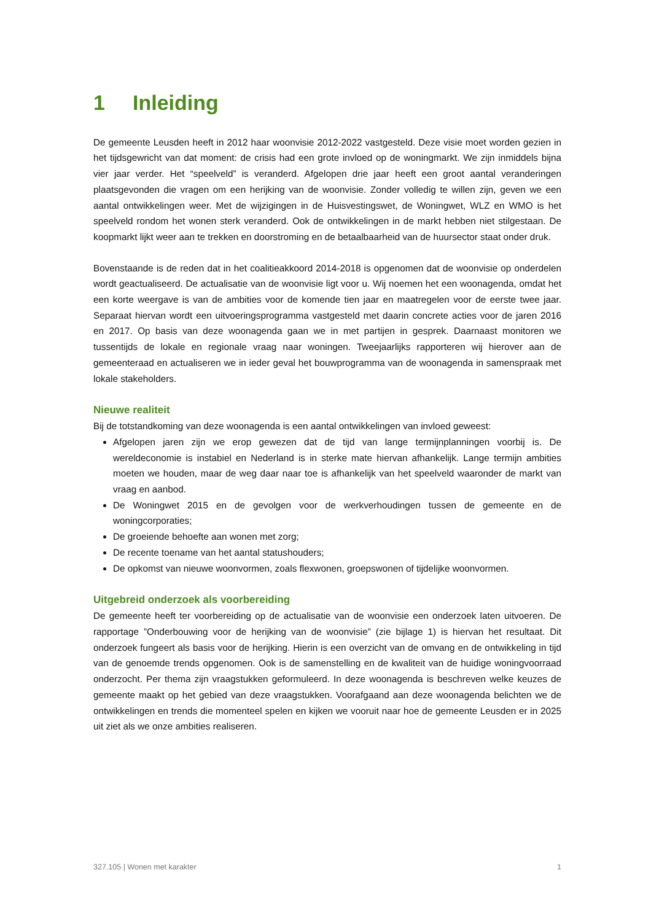1 Inleiding
De gemeente Leusden heeft in 2012 haar woonvisie 2012-2022 vastgesteld. Deze visie moet worden gezien in het tijdsgewricht van dat moment: de crisis had een grote invloed op de woningmarkt. We zijn inmiddels bijna vier jaar verder. Het “speelveld” is veranderd. Afgelopen drie jaar heeft een groot aantal veranderingen plaatsgevonden die vragen om een herijking van de woonvisie. Zonder volledig te willen zijn, geven we een aantal ontwikkelingen weer. Met de wijzigingen in de Huisvestingswet, de Woningwet, WLZ en WMO is het speelveld rondom het wonen sterk veranderd. Ook de ontwikkelingen in de markt hebben niet stilgestaan. De koopmarkt lijkt weer aan te trekken en doorstroming en de betaalbaarheid van de huursector staat onder druk.
Bovenstaande is de reden dat in het coalitieakkoord 2014-2018 is opgenomen dat de woonvisie op onderdelen wordt geactualiseerd. De actualisatie van de woonvisie ligt voor u. Wij noemen het een woonagenda, omdat het een korte weergave is van de ambities voor de komende tien jaar en maatregelen voor de eerste twee jaar. Separaat hiervan wordt een uitvoeringsprogramma vastgesteld met daarin concrete acties voor de jaren 2016 en 2017. Op basis van deze woonagenda gaan we in met partijen in gesprek. Daarnaast monitoren we tussentijds de lokale en regionale vraag naar woningen. Tweejaarlijks rapporteren wij hierover aan de gemeenteraad en actualiseren we in ieder geval het bouwprogramma van de woonagenda in samenspraak met lokale stakeholders.
Nieuwe realiteit
Bij de totstandkoming van deze woonagenda is een aantal ontwikkelingen van invloed geweest:
Afgelopen jaren zijn we erop gewezen dat de tijd van lange termijnplanningen voorbij is. De wereldeconomie is instabiel en Nederland is in sterke mate hiervan afhankelijk. Lange termijn ambities moeten we houden, maar de weg daar naar toe is afhankelijk van het speelveld waaronder de markt van vraag en aanbod.
De Woningwet 2015 en de gevolgen voor de werkverhoudingen tussen de gemeente en de woningcorporaties;
De groeiende behoefte aan wonen met zorg;
De recente toename van het aantal statushouders;
De opkomst van nieuwe woonvormen, zoals flexwonen, groepswonen of tijdelijke woonvormen.
Uitgebreid onderzoek als voorbereiding
De gemeente heeft ter voorbereiding op de actualisatie van de woonvisie een onderzoek laten uitvoeren. De rapportage ”Onderbouwing voor de herijking van de woonvisie” (zie bijlage 1) is hiervan het resultaat. Dit onderzoek fungeert als basis voor de herijking. Hierin is een overzicht van de omvang en de ontwikkeling in tijd van de genoemde trends opgenomen. Ook is de samenstelling en de kwaliteit van de huidige woningvoorraad onderzocht. Per thema zijn vraagstukken geformuleerd. In deze woonagenda is beschreven welke keuzes de gemeente maakt op het gebied van deze vraagstukken. Voorafgaand aan deze woonagenda belichten we de ontwikkelingen en trends die momenteel spelen en kijken we vooruit naar hoe de gemeente Leusden er in 2025 uit ziet als we onze ambities realiseren.
327.105 | Wonen met karakter 1